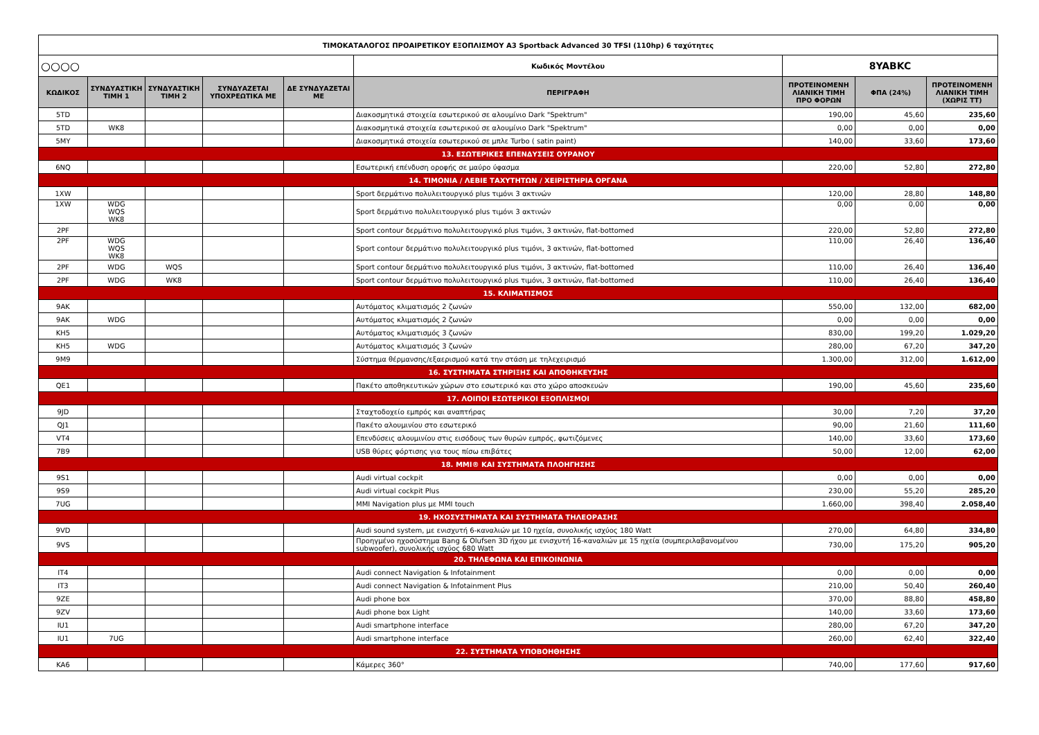| ΤΙΜΟΚΑΤΑΛΟΓΟΣ ΠΡΟΑΙΡΕΤΙΚΟΥ ΕΞΟΠΛΙΣΜΟΥ A3 Sportback Advanced 30 TFSI (110hp) 6 ταχύτητες | | | | | | | | |
| ○○○○ | | | | | Κωδικός Μοντέλου | 8YABKC | | |
| ΚΩΔΙΚΟΣ | ΣΥΝΔΥΑΣΤΙΚΗ ΤΙΜΗ 1 | ΣΥΝΔΥΑΣΤΙΚΗ ΤΙΜΗ 2 | ΣΥΝΔΥΑΖΕΤΑΙ ΥΠΟΧΡΕΩΤΙΚΑ ΜΕ | ΔΕ ΣΥΝΔΥΑΖΕΤΑΙ ΜΕ | ΠΕΡΙΓΡΑΦΗ | ΠΡΟΤΕΙΝΟΜΕΝΗ ΛΙΑΝΙΚΗ ΤΙΜΗ ΠΡΟ ΦΟΡΩΝ | ΦΠΑ (24%) | ΠΡΟΤΕΙΝΟΜΕΝΗ ΛΙΑΝΙΚΗ ΤΙΜΗ (ΧΩΡΙΣ ΤΤ) |
| 5TD | | | | | Διακοσμητικά στοιχεία εσωτερικού σε αλουμίνιο Dark "Spektrum" | 190,00 | 45,60 | 235,60 |
| 5TD | WK8 | | | | Διακοσμητικά στοιχεία εσωτερικού σε αλουμίνιο Dark "Spektrum" | 0,00 | 0,00 | 0,00 |
| 5MY | | | | | Διακοσμητικά στοιχεία εσωτερικού σε μπλε Turbo ( satin paint) | 140,00 | 33,60 | 173,60 |
| 13. ΕΣΩΤΕΡΙΚΕΣ ΕΠΕΝΔΥΣΕΙΣ ΟΥΡΑΝΟΥ | | | | | | | | |
| 6NQ | | | | | Εσωτερική επένδυση οροφής σε μαύρο ύφασμα | 220,00 | 52,80 | 272,80 |
| 14. ΤΙΜΟΝΙΑ / ΛΕΒΙΕ ΤΑΧΥΤΗΤΩΝ / ΧΕΙΡΙΣΤΗΡΙΑ ΟΡΓΑΝΑ | | | | | | | | |
| 1XW | | | | | Sport δερμάτινο πολυλειτουργικό plus τιμόνι 3 ακτινών | 120,00 | 28,80 | 148,80 |
| 1XW | WDG WQS WK8 | | | | Sport δερμάτινο πολυλειτουργικό plus τιμόνι 3 ακτινών | 0,00 | 0,00 | 0,00 |
| 2PF | | | | | Sport contour δερμάτινο πολυλειτουργικό plus τιμόνι, 3 ακτινών, flat-bottomed | 220,00 | 52,80 | 272,80 |
| 2PF | WDG WQS WK8 | | | | Sport contour δερμάτινο πολυλειτουργικό plus τιμόνι, 3 ακτινών, flat-bottomed | 110,00 | 26,40 | 136,40 |
| 2PF | WDG | WQS | | | Sport contour δερμάτινο πολυλειτουργικό plus τιμόνι, 3 ακτινών, flat-bottomed | 110,00 | 26,40 | 136,40 |
| 2PF | WDG | WK8 | | | Sport contour δερμάτινο πολυλειτουργικό plus τιμόνι, 3 ακτινών, flat-bottomed | 110,00 | 26,40 | 136,40 |
| 15. ΚΛΙΜΑΤΙΣΜΟΣ | | | | | | | | |
| 9AK | | | | | Αυτόματος κλιματισμός 2 ζωνών | 550,00 | 132,00 | 682,00 |
| 9AK | WDG | | | | Αυτόματος κλιματισμός 2 ζωνών | 0,00 | 0,00 | 0,00 |
| KH5 | | | | | Αυτόματος κλιματισμός 3 ζωνών | 830,00 | 199,20 | 1.029,20 |
| KH5 | WDG | | | | Αυτόματος κλιματισμός 3 ζωνών | 280,00 | 67,20 | 347,20 |
| 9M9 | | | | | Σύστημα θέρμανσης/εξαερισμού κατά την στάση με τηλεχειρισμό | 1.300,00 | 312,00 | 1.612,00 |
| 16. ΣΥΣΤΗΜΑΤΑ ΣΤΗΡΙΞΗΣ ΚΑΙ ΑΠΟΘΗΚΕΥΣΗΣ | | | | | | | | |
| QE1 | | | | | Πακέτο αποθηκευτικών χώρων στο εσωτερικό και στο χώρο αποσκευών | 190,00 | 45,60 | 235,60 |
| 17. ΛΟΙΠΟΙ ΕΣΩΤΕΡΙΚΟΙ ΕΞΟΠΛΙΣΜΟΙ | | | | | | | | |
| 9JD | | | | | Σταχτοδοχείο εμπρός και αναπτήρας | 30,00 | 7,20 | 37,20 |
| QJ1 | | | | | Πακέτο αλουμινίου στο εσωτερικό | 90,00 | 21,60 | 111,60 |
| VT4 | | | | | Επενδύσεις αλουμινίου στις εισόδους των θυρών εμπρός, φωτιζόμενες | 140,00 | 33,60 | 173,60 |
| 7B9 | | | | | USB θύρες φόρτισης για τους πίσω επιβάτες | 50,00 | 12,00 | 62,00 |
| 18. MMI® ΚΑΙ ΣΥΣΤΗΜΑΤΑ ΠΛΟΗΓΗΣΗΣ | | | | | | | | |
| 9S1 | | | | | Audi virtual cockpit | 0,00 | 0,00 | 0,00 |
| 9S9 | | | | | Audi virtual cockpit Plus | 230,00 | 55,20 | 285,20 |
| 7UG | | | | | MMI Navigation plus με MMI touch | 1.660,00 | 398,40 | 2.058,40 |
| 19. ΗΧΟΣΥΣΤΗΜΑΤΑ ΚΑΙ ΣΥΣΤΗΜΑΤΑ ΤΗΛΕΟΡΑΣΗΣ | | | | | | | | |
| 9VD | | | | | Audi sound system, με ενισχυτή 6-καναλιών με 10 ηχεία, συνολικής ισχύος 180 Watt | 270,00 | 64,80 | 334,80 |
| 9VS | | | | | Προηγμένο ηχοσύστημα Bang & Olufsen 3D ήχου με ενισχυτή 16-καναλιών με 15 ηχεία (συμπεριλαβανομένου subwoofer), συνολικής ισχύος 680 Watt | 730,00 | 175,20 | 905,20 |
| 20. ΤΗΛΕΦΩΝΑ ΚΑΙ ΕΠΙΚΟΙΝΩΝΙΑ | | | | | | | | |
| IT4 | | | | | Audi connect Navigation & Infotainment | 0,00 | 0,00 | 0,00 |
| IT3 | | | | | Audi connect Navigation & Infotainment Plus | 210,00 | 50,40 | 260,40 |
| 9ZE | | | | | Audi phone box | 370,00 | 88,80 | 458,80 |
| 9ZV | | | | | Audi phone box Light | 140,00 | 33,60 | 173,60 |
| IU1 | | | | | Audi smartphone interface | 280,00 | 67,20 | 347,20 |
| IU1 | 7UG | | | | Audi smartphone interface | 260,00 | 62,40 | 322,40 |
| 22. ΣΥΣΤΗΜΑΤΑ ΥΠΟΒΟΗΘΗΣΗΣ | | | | | | | | |
| KA6 | | | | | Κάμερες 360° | 740,00 | 177,60 | 917,60 |